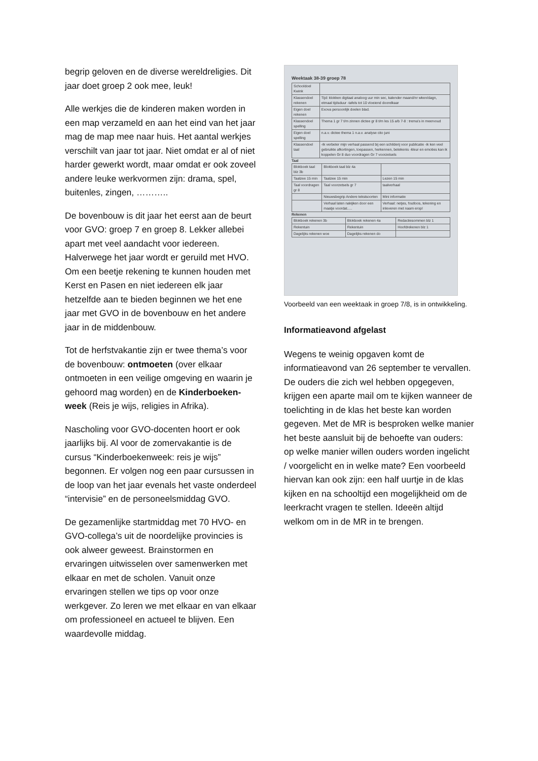begrip geloven en de diverse wereldreligies. Dit jaar doet groep 2 ook mee, leuk!
Alle werkjes die de kinderen maken worden in een map verzameld en aan het eind van het jaar mag de map mee naar huis. Het aantal werkjes verschilt van jaar tot jaar. Niet omdat er al of niet harder gewerkt wordt, maar omdat er ook zoveel andere leuke werkvormen zijn: drama, spel, buitenles, zingen, ………..
De bovenbouw is dit jaar het eerst aan de beurt voor GVO: groep 7 en groep 8. Lekker allebei apart met veel aandacht voor iedereen. Halverwege het jaar wordt er geruild met HVO. Om een beetje rekening te kunnen houden met Kerst en Pasen en niet iedereen elk jaar hetzelfde aan te bieden beginnen we het ene jaar met GVO in de bovenbouw en het andere jaar in de middenbouw.
Tot de herfstvakantie zijn er twee thema’s voor de bovenbouw: ontmoeten (over elkaar ontmoeten in een veilige omgeving en waarin je gehoord mag worden) en de Kinderboeken-week (Reis je wijs, religies in Afrika).
Nascholing voor GVO-docenten hoort er ook jaarlijks bij. Al voor de zomervakantie is de cursus “Kinderboekenweek: reis je wijs” begonnen. Er volgen nog een paar cursussen in de loop van het jaar evenals het vaste onderdeel “intervisie” en de personeelsmiddag GVO.
De gezamenlijke startmiddag met 70 HVO- en GVO-collega’s uit de noordelijke provincies is ook alweer geweest. Brainstormen en ervaringen uitwisselen over samenwerken met elkaar en met de scholen. Vanuit onze ervaringen stellen we tips op voor onze werkgever. Zo leren we met elkaar en van elkaar om professioneel en actueel te blijven. Een waardevolle middag.
Weektaak 38-39 groep 78
| Schooldoel Kwink | |
| Klassendoel rekenen | Tijd: klokken digitaal analoog uur min sec, kalender maand/nr wken/dagn, etmaal tijdsduur -tafels tot 10 vloeiend doorelkaar |
| Eigen doel rekenen | Exova persoonlijk doelen blad. |
| Klassendoel spelling | Thema 1 gr 7 t/m zinnen dictee gr 8 t/m les 15 a/b 7-8 : trema’s in meervoud |
| Eigen doel spelling | n.a.v. dictee thema 1 n.a.v. analyse cito juni |
| Klassendoel taal | -Ik verbeter mijn verhaal passend bij een schilderij voor publicatie -ik ken veel gebruikte afkortingen, toepassen, herkennen, betekenis -kleur en emoties kan ik koppelen Gr 8 duo voordragen Gr 7 voorzetsels |
Taal
| Blokboek taal blz 3b | Blokboek taal blz 4a | |
| Taalzee 15 min | Taalzee 15 min | Lezen 15 min |
| Taal voordragen gr 8 | Taal voorzetsels gr 7 | taalverhaal |
| | Nieuwsbegrip Andere tekstsoorten | Mini informatie |
| | Verhaal laten nakijken door een maatje voordat..... | Verhaal: netjes, foutloos, tekening en inleveren met naam erop! |
Rekenen
| Blokboek rekenen 3b | Blokboek rekenen 4a | Redactiesommen blz 1 |
| Rekentuin | Rekentuin | Hoofdrekenen blz 1 |
| Dagelijks rekenen woe | Dagelijks rekenen do | |
Voorbeeld van een weektaak in groep 7/8, is in ontwikkeling.
Informatieavond afgelast
Wegens te weinig opgaven komt de informatieavond van 26 september te vervallen. De ouders die zich wel hebben opgegeven, krijgen een aparte mail om te kijken wanneer de toelichting in de klas het beste kan worden gegeven. Met de MR is besproken welke manier het beste aansluit bij de behoefte van ouders: op welke manier willen ouders worden ingelicht / voorgelicht en in welke mate? Een voorbeeld hiervan kan ook zijn: een half uurtje in de klas kijken en na schooltijd een mogelijkheid om de leerkracht vragen te stellen. Ideeën altijd welkom om in de MR in te brengen.